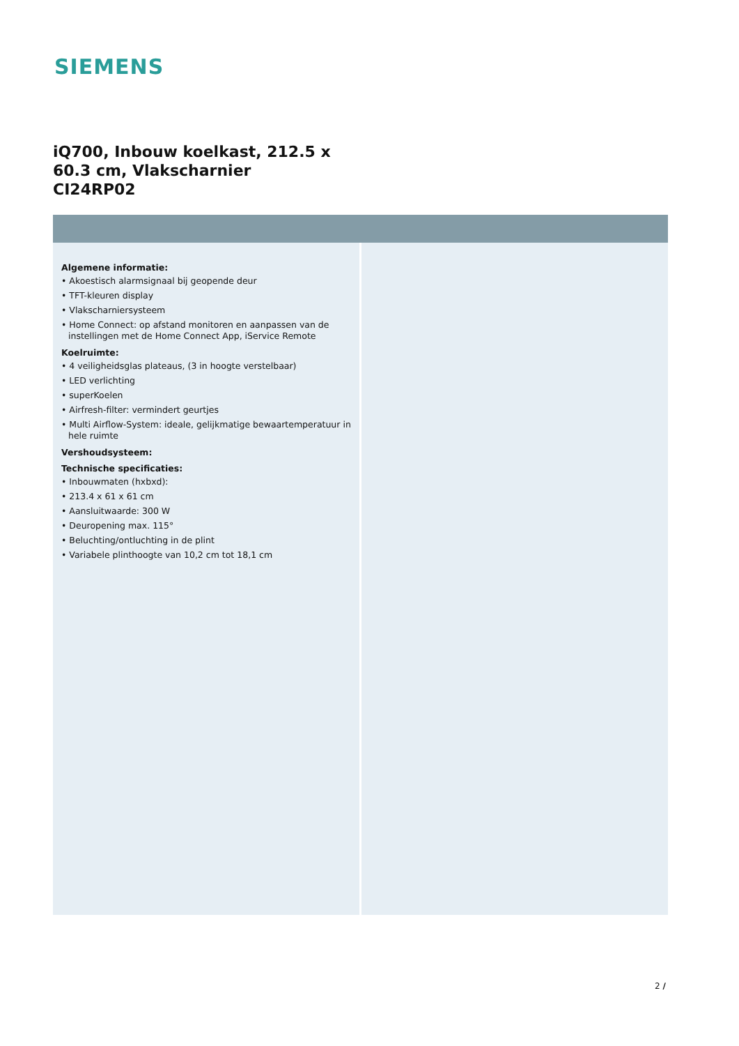SIEMENS
iQ700, Inbouw koelkast, 212.5 x 60.3 cm, Vlakscharnier
CI24RP02
Algemene informatie:
• Akoestisch alarmsignaal bij geopende deur
• TFT-kleuren display
• Vlakscharniersysteem
• Home Connect: op afstand monitoren en aanpassen van de instellingen met de Home Connect App, iService Remote
Koelruimte:
• 4 veiligheidsglas plateaus, (3 in hoogte verstelbaar)
• LED verlichting
• superKoelen
• Airfresh-filter: vermindert geurtjes
• Multi Airflow-System: ideale, gelijkmatige bewaartemperatuur in hele ruimte
Vershoudsysteem:
Technische specificaties:
• Inbouwmaten (hxbxd):
• 213.4 x 61 x 61 cm
• Aansluitwaarde: 300 W
• Deuropening max. 115°
• Beluchting/ontluchting in de plint
• Variabele plinthoogte van 10,2 cm tot 18,1 cm
2 /